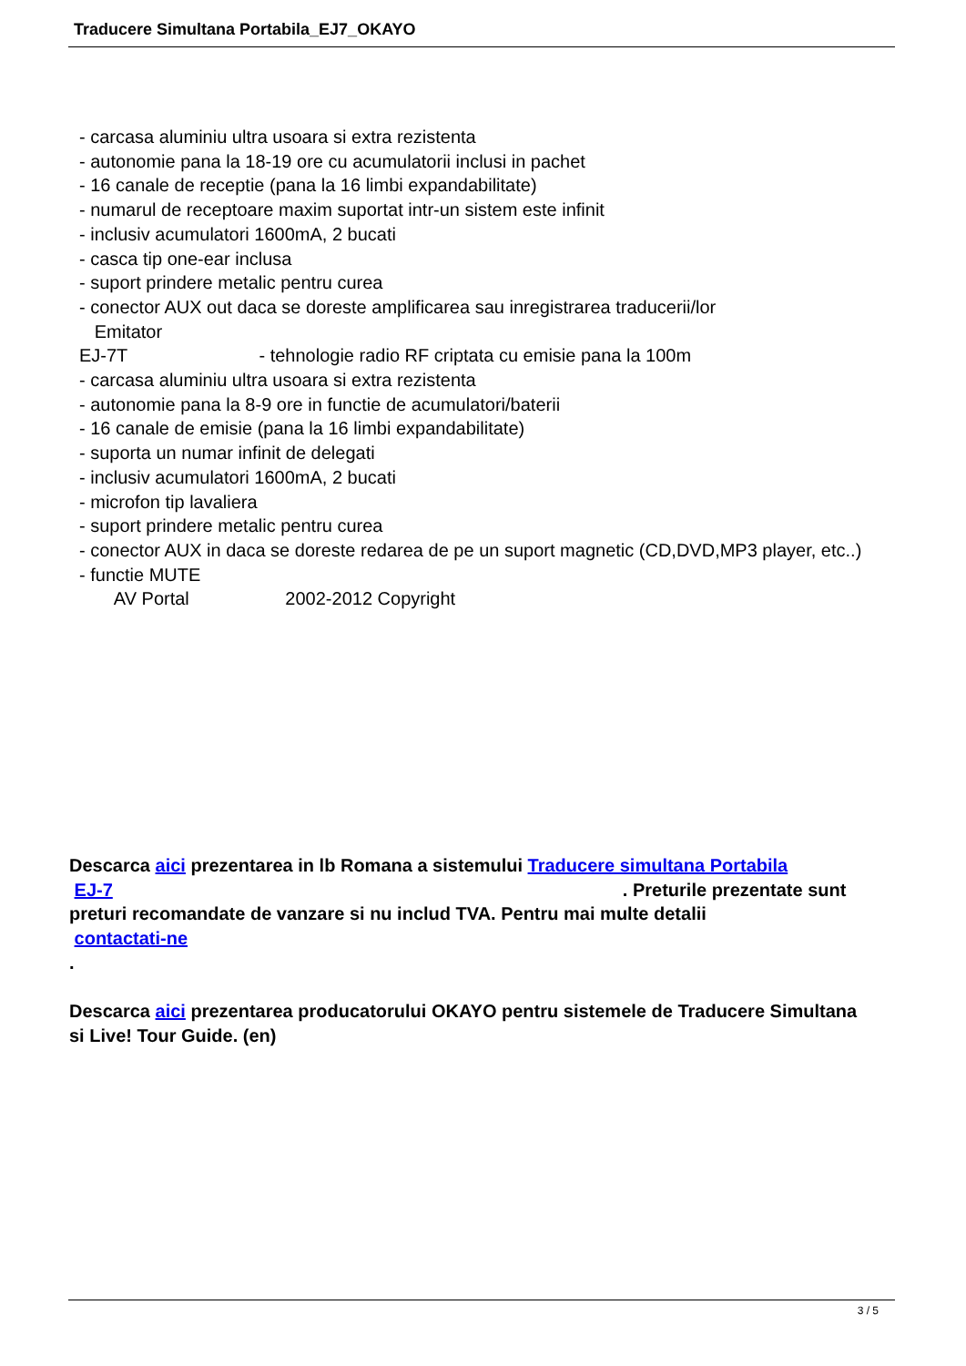Traducere Simultana Portabila_EJ7_OKAYO
- carcasa aluminiu ultra usoara si extra rezistenta
- autonomie pana la 18-19 ore cu acumulatorii inclusi in pachet
- 16 canale de receptie (pana la 16 limbi expandabilitate)
- numarul de receptoare maxim suportat intr-un sistem este infinit
- inclusiv acumulatori 1600mA, 2 bucati
- casca tip one-ear inclusa
- suport prindere metalic pentru curea
- conector AUX out daca se doreste amplificarea sau inregistrarea traducerii/lor
Emitator
EJ-7T - tehnologie radio RF criptata cu emisie pana la 100m
- carcasa aluminiu ultra usoara si extra rezistenta
- autonomie pana la 8-9 ore in functie de acumulatori/baterii
- 16 canale de emisie (pana la 16 limbi expandabilitate)
- suporta un numar infinit de delegati
- inclusiv acumulatori 1600mA, 2 bucati
- microfon tip lavaliera
- suport prindere metalic pentru curea
- conector AUX in daca se doreste redarea de pe un suport magnetic (CD,DVD,MP3 player, etc..)
- functie MUTE
AV Portal 2002-2012 Copyright
Descarca aici prezentarea in lb Romana a sistemului Traducere simultana Portabila
EJ-7 . Preturile prezentate sunt preturi recomandate de vanzare si nu includ TVA. Pentru mai multe detalii
contactati-ne
.
Descarca aici prezentarea producatorului OKAYO pentru sistemele de Traducere Simultana si Live! Tour Guide. (en)
3 / 5